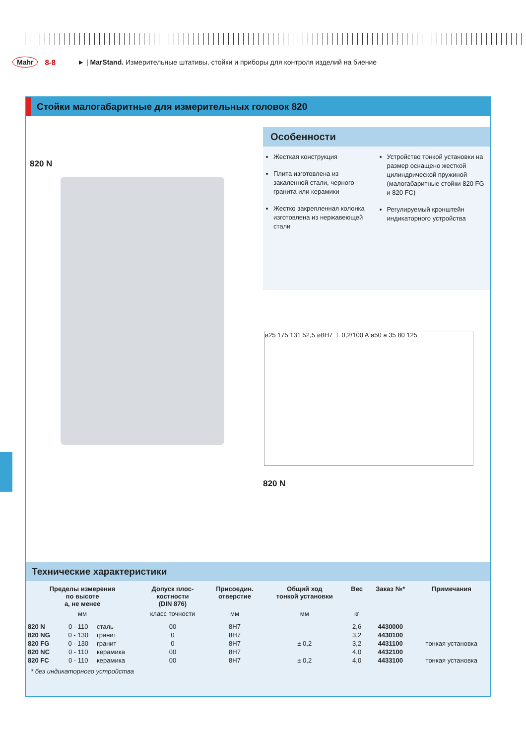Mahr 8-8 ► | MarStand. Измерительные штативы, стойки и приборы для контроля изделий на биение
Стойки малогабаритные для измерительных головок 820
820 N
Особенности
Жесткая конструкция
Плита изготовлена из закаленной стали, черного гранита или керамики
Жестко закрепленная колонка изготовлена из нержавеющей стали
Устройство тонкой установки на размер оснащено жесткой цилиндрической пружиной (малогабаритные стойки 820 FG и 820 FC)
Регулируемый кронштейн индикаторного устройства
ø25 175 131 52,5 ø8H7 ⊥ 0,2/100 A ø50 a 35 80 125
820 N
Технические характеристики
| Пределы измерения по высоте a, не менее | | | Допуск плос- костности (DIN 876) | Присоедин. отверстие | Общий ход тонкой установки | Вес | Заказ №* | Примечания |
| --- | --- | --- | --- | --- | --- | --- | --- | --- |
| мм | | | класс точности | мм | мм | кг | | |
| 820 N | 0 - 110 | сталь | 00 | 8H7 | | 2,6 | 4430000 | |
| 820 NG | 0 - 130 | гранит | 0 | 8H7 | | 3,2 | 4430100 | |
| 820 FG | 0 - 130 | гранит | 0 | 8H7 | ± 0,2 | 3,2 | 4431100 | тонкая установка |
| 820 NC | 0 - 110 | керамика | 00 | 8H7 | | 4,0 | 4432100 | |
| 820 FC | 0 - 110 | керамика | 00 | 8H7 | ± 0,2 | 4,0 | 4433100 | тонкая установка |
* без индикаторного устройства